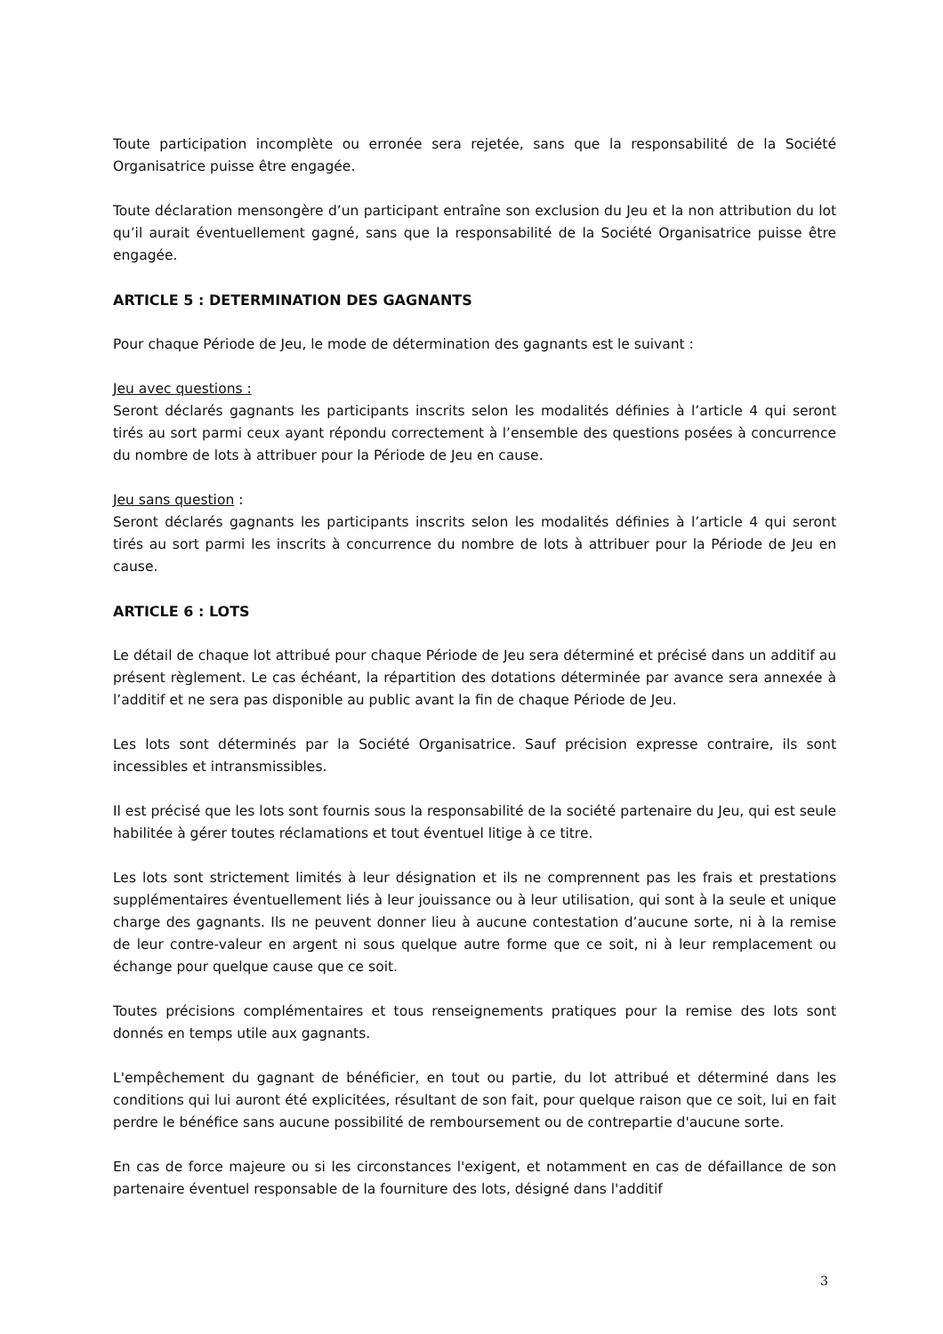Toute participation incomplète ou erronée sera rejetée, sans que la responsabilité de la Société Organisatrice puisse être engagée.
Toute déclaration mensongère d’un participant entraîne son exclusion du Jeu et la non attribution du lot qu’il aurait éventuellement gagné, sans que la responsabilité de la Société Organisatrice puisse être engagée.
ARTICLE 5 : DETERMINATION DES GAGNANTS
Pour chaque Période de Jeu, le mode de détermination des gagnants est le suivant :
Jeu avec questions :
Seront déclarés gagnants les participants inscrits selon les modalités définies à l’article 4 qui seront tirés au sort parmi ceux ayant répondu correctement à l’ensemble des questions posées à concurrence du nombre de lots à attribuer pour la Période de Jeu en cause.
Jeu sans question :
Seront déclarés gagnants les participants inscrits selon les modalités définies à l’article 4 qui seront tirés au sort parmi les inscrits à concurrence du nombre de lots à attribuer pour la Période de Jeu en cause.
ARTICLE 6 : LOTS
Le détail de chaque lot attribué pour chaque Période de Jeu sera déterminé et précisé dans un additif au présent règlement. Le cas échéant, la répartition des dotations déterminée par avance sera annexée à l’additif et ne sera pas disponible au public avant la fin de chaque Période de Jeu.
Les lots sont déterminés par la Société Organisatrice. Sauf précision expresse contraire, ils sont incessibles et intransmissibles.
Il est précisé que les lots sont fournis sous la responsabilité de la société partenaire du Jeu, qui est seule habilitée à gérer toutes réclamations et tout éventuel litige à ce titre.
Les lots sont strictement limités à leur désignation et ils ne comprennent pas les frais et prestations supplémentaires éventuellement liés à leur jouissance ou à leur utilisation, qui sont à la seule et unique charge des gagnants. Ils ne peuvent donner lieu à aucune contestation d’aucune sorte, ni à la remise de leur contre-valeur en argent ni sous quelque autre forme que ce soit, ni à leur remplacement ou échange pour quelque cause que ce soit.
Toutes précisions complémentaires et tous renseignements pratiques pour la remise des lots sont donnés en temps utile aux gagnants.
L'empêchement du gagnant de bénéficier, en tout ou partie, du lot attribué et déterminé dans les conditions qui lui auront été explicitées, résultant de son fait, pour quelque raison que ce soit, lui en fait perdre le bénéfice sans aucune possibilité de remboursement ou de contrepartie d'aucune sorte.
En cas de force majeure ou si les circonstances l'exigent, et notamment en cas de défaillance de son partenaire éventuel responsable de la fourniture des lots, désigné dans l'additif
3